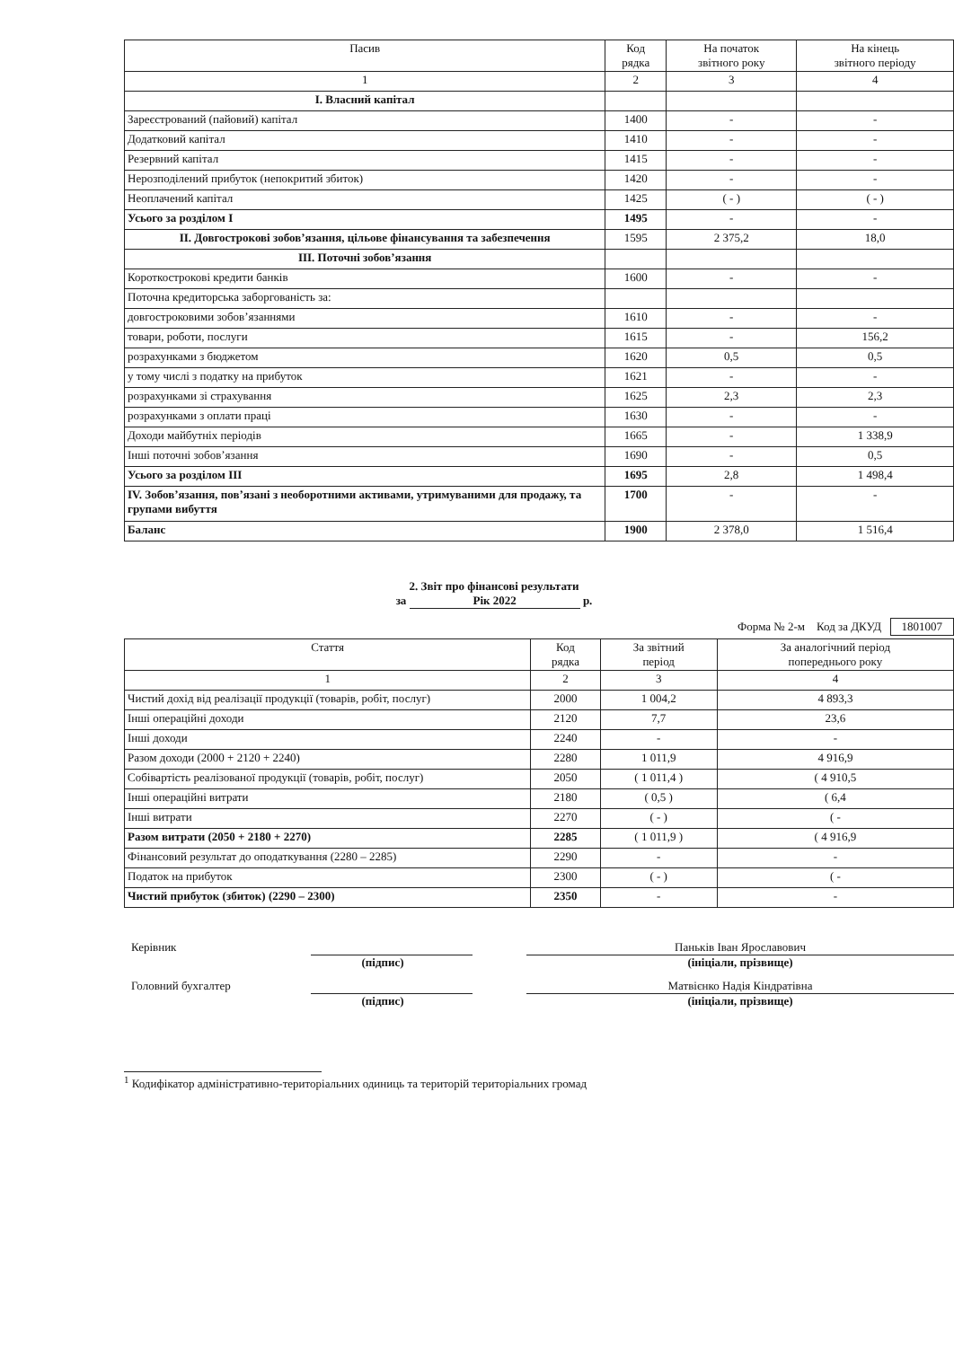| Пасив | Код рядка | На початок звітного року | На кінець звітного періоду |
| --- | --- | --- | --- |
| 1 | 2 | 3 | 4 |
| I. Власний капітал | | | |
| Зареєстрований (пайовий) капітал | 1400 | - | - |
| Додатковий капітал | 1410 | - | - |
| Резервний капітал | 1415 | - | - |
| Нерозподілений прибуток (непокритий збиток) | 1420 | - | - |
| Неоплачений капітал | 1425 | ( - ) | ( - ) |
| Усього за розділом I | 1495 | - | - |
| II. Довгострокові зобов’язання, цільове фінансування та забезпечення | 1595 | 2 375,2 | 18,0 |
| III. Поточні зобов’язання | | | |
| Короткострокові кредити банків | 1600 | - | - |
| Поточна кредиторська заборгованість за: | | | |
| довгостроковими зобов’язаннями | 1610 | - | - |
| товари, роботи, послуги | 1615 | - | 156,2 |
| розрахунками з бюджетом | 1620 | 0,5 | 0,5 |
| у тому числі з податку на прибуток | 1621 | - | - |
| розрахунками зі страхування | 1625 | 2,3 | 2,3 |
| розрахунками з оплати праці | 1630 | - | - |
| Доходи майбутніх періодів | 1665 | - | 1 338,9 |
| Інші поточні зобов’язання | 1690 | - | 0,5 |
| Усього за розділом III | 1695 | 2,8 | 1 498,4 |
| IV. Зобов’язання, пов’язані з необоротними активами, утримуваними для продажу, та групами вибуття | 1700 | - | - |
| Баланс | 1900 | 2 378,0 | 1 516,4 |
2. Звіт про фінансові результати
за Рік 2022 р.
Форма № 2-м Код за ДКУД 1801007
| Стаття | Код рядка | За звітний період | За аналогічний період попереднього року |
| --- | --- | --- | --- |
| 1 | 2 | 3 | 4 |
| Чистий дохід від реалізації продукції (товарів, робіт, послуг) | 2000 | 1 004,2 | 4 893,3 |
| Інші операційні доходи | 2120 | 7,7 | 23,6 |
| Інші доходи | 2240 | - | - |
| Разом доходи (2000 + 2120 + 2240) | 2280 | 1 011,9 | 4 916,9 |
| Собівартість реалізованої продукції (товарів, робіт, послуг) | 2050 | ( 1 011,4 ) | ( 4 910,5 |
| Інші операційні витрати | 2180 | ( 0,5 ) | ( 6,4 |
| Інші витрати | 2270 | ( - ) | ( - |
| Разом витрати (2050 + 2180 + 2270) | 2285 | ( 1 011,9 ) | ( 4 916,9 |
| Фінансовий результат до оподаткування (2280 – 2285) | 2290 | - | - |
| Податок на прибуток | 2300 | ( - ) | ( - |
| Чистий прибуток (збиток) (2290 – 2300) | 2350 | - | - |
Керівник (підпис) Паньків Іван Ярославович
(ініціали, прізвище)
Головний бухгалтер
(підпис) Матвієнко Надія Кіндратівна
(ініціали, прізвище)
<sup>1</sup> Кодифікатор адміністративно-територіальних одиниць та територій територіальних громад